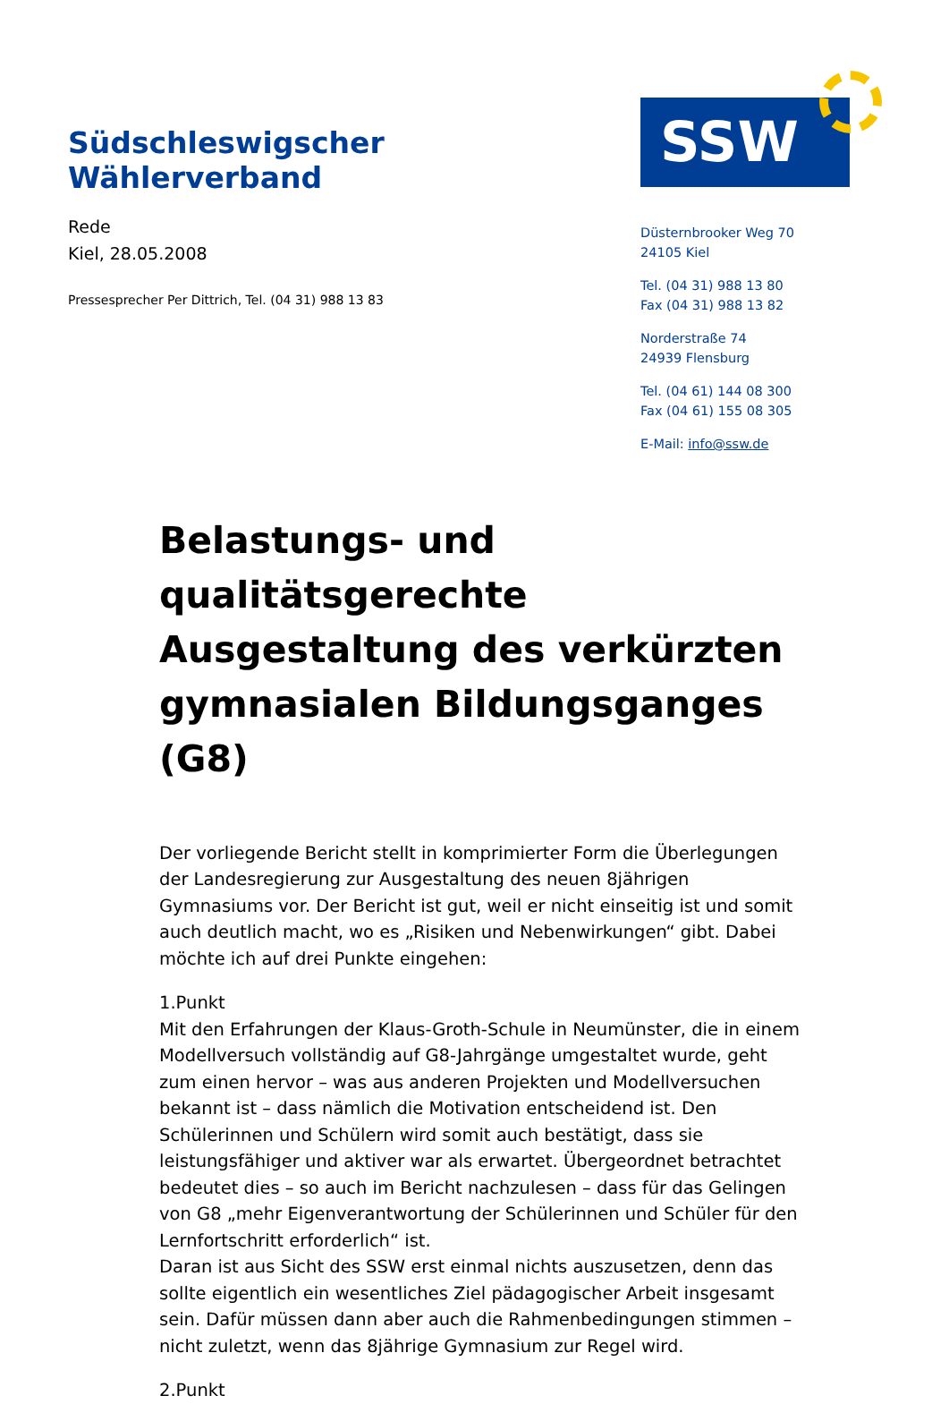Südschleswigscher Wählerverband
SSW
Rede
Kiel, 28.05.2008
Pressesprecher Per Dittrich, Tel. (04 31) 988 13 83
Düsternbrooker Weg 70
24105 Kiel
Tel. (04 31) 988 13 80
Fax (04 31) 988 13 82
Norderstraße 74
24939 Flensburg
Tel. (04 61) 144 08 300
Fax (04 61) 155 08 305
E-Mail: info@ssw.de
Belastungs- und qualitätsgerechte Ausgestaltung des verkürzten gymnasialen Bildungsganges (G8)
Der vorliegende Bericht stellt in komprimierter Form die Überlegungen der Landesregierung zur Ausgestaltung des neuen 8jährigen Gymnasiums vor. Der Bericht ist gut, weil er nicht einseitig ist und somit auch deutlich macht, wo es „Risiken und Nebenwirkungen“ gibt. Dabei möchte ich auf drei Punkte eingehen:
1.Punkt
Mit den Erfahrungen der Klaus-Groth-Schule in Neumünster, die in einem Modellversuch vollständig auf G8-Jahrgänge umgestaltet wurde, geht zum einen hervor – was aus anderen Projekten und Modellversuchen bekannt ist – dass nämlich die Motivation entscheidend ist. Den Schülerinnen und Schülern wird somit auch bestätigt, dass sie leistungsfähiger und aktiver war als erwartet. Übergeordnet betrachtet bedeutet dies – so auch im Bericht nachzulesen – dass für das Gelingen von G8 „mehr Eigenverantwortung der Schülerinnen und Schüler für den Lernfortschritt erforderlich“ ist.
Daran ist aus Sicht des SSW erst einmal nichts auszusetzen, denn das sollte eigentlich ein wesentliches Ziel pädagogischer Arbeit insgesamt sein. Dafür müssen dann aber auch die Rahmenbedingungen stimmen – nicht zuletzt, wenn das 8jährige Gymnasium zur Regel wird.
2.Punkt